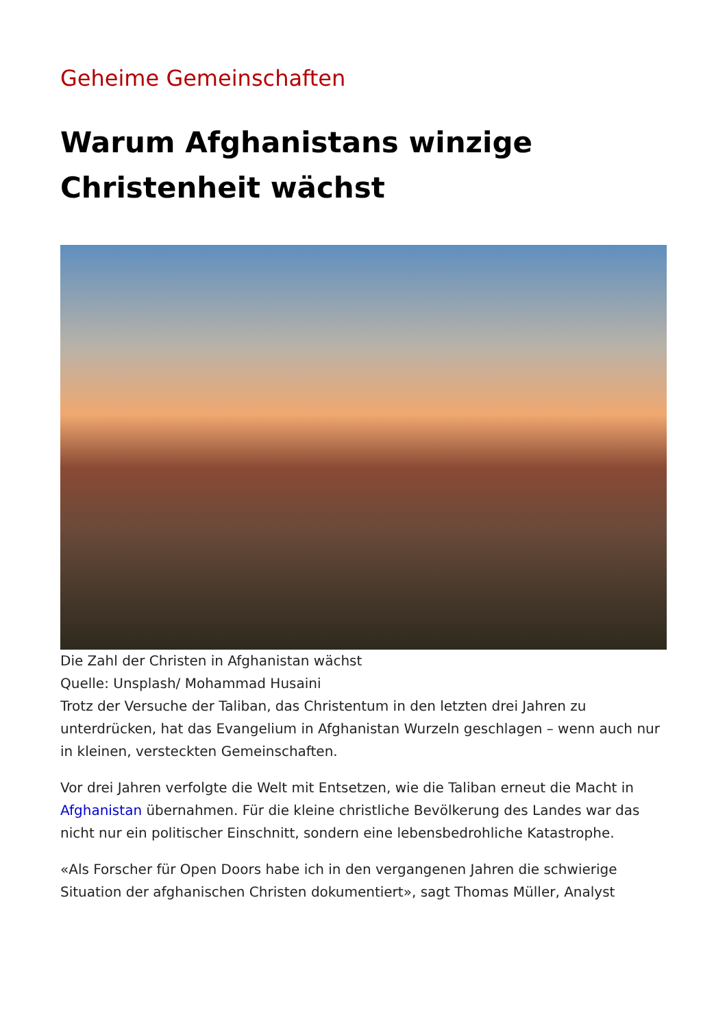Geheime Gemeinschaften
Warum Afghanistans winzige Christenheit wächst
Die Zahl der Christen in Afghanistan wächst
Quelle: Unsplash/ Mohammad Husaini
Trotz der Versuche der Taliban, das Christentum in den letzten drei Jahren zu unterdrücken, hat das Evangelium in Afghanistan Wurzeln geschlagen – wenn auch nur in kleinen, versteckten Gemeinschaften.
Vor drei Jahren verfolgte die Welt mit Entsetzen, wie die Taliban erneut die Macht in Afghanistan übernahmen. Für die kleine christliche Bevölkerung des Landes war das nicht nur ein politischer Einschnitt, sondern eine lebensbedrohliche Katastrophe.
«Als Forscher für Open Doors habe ich in den vergangenen Jahren die schwierige Situation der afghanischen Christen dokumentiert», sagt Thomas Müller, Analyst